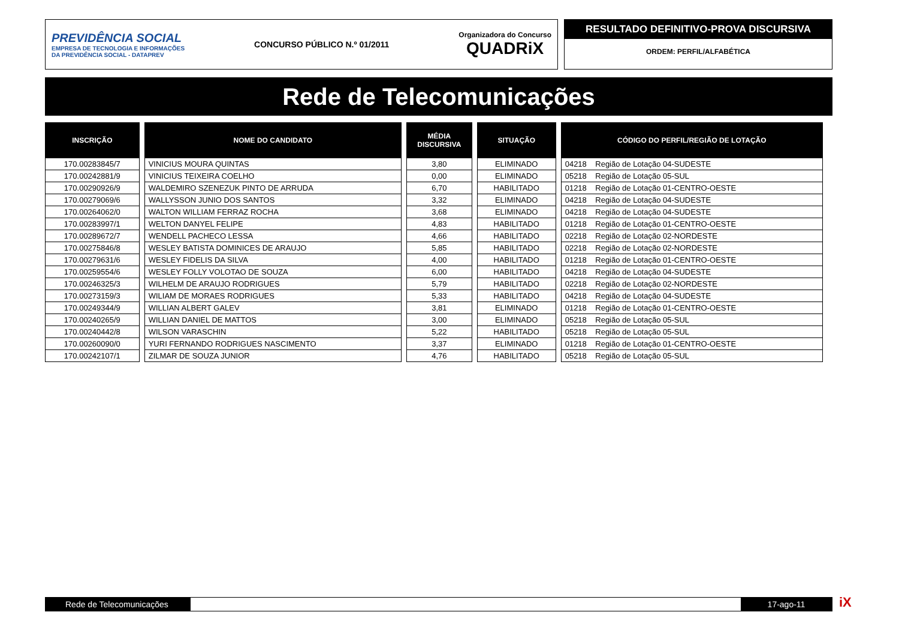PREVIDÊNCIA SOCIAL
EMPRESA DE TECNOLOGIA E INFORMAÇÕES
DA PREVIDÊNCIA SOCIAL - DATAPREV
CONCURSO PÚBLICO N.º 01/2011
Organizadora do Concurso
QUADRiX
RESULTADO DEFINITIVO-PROVA DISCURSIVA
ORDEM: PERFIL/ALFABÉTICA
Rede de Telecomunicações
| INSCRIÇÃO | NOME DO CANDIDATO | MÉDIA DISCURSIVA | SITUAÇÃO | CÓDIGO DO PERFIL/REGIÃO DE LOTAÇÃO |
| --- | --- | --- | --- | --- |
| 170.00283845/7 | VINICIUS MOURA QUINTAS | 3,80 | ELIMINADO | 04218 Região de Lotação 04-SUDESTE |
| 170.00242881/9 | VINICIUS TEIXEIRA COELHO | 0,00 | ELIMINADO | 05218 Região de Lotação 05-SUL |
| 170.00290926/9 | WALDEMIRO SZENEZUK PINTO DE ARRUDA | 6,70 | HABILITADO | 01218 Região de Lotação 01-CENTRO-OESTE |
| 170.00279069/6 | WALLYSSON JUNIO DOS SANTOS | 3,32 | ELIMINADO | 04218 Região de Lotação 04-SUDESTE |
| 170.00264062/0 | WALTON WILLIAM FERRAZ ROCHA | 3,68 | ELIMINADO | 04218 Região de Lotação 04-SUDESTE |
| 170.00283997/1 | WELTON DANYEL FELIPE | 4,83 | HABILITADO | 01218 Região de Lotação 01-CENTRO-OESTE |
| 170.00289672/7 | WENDELL PACHECO LESSA | 4,66 | HABILITADO | 02218 Região de Lotação 02-NORDESTE |
| 170.00275846/8 | WESLEY BATISTA DOMINICES DE ARAUJO | 5,85 | HABILITADO | 02218 Região de Lotação 02-NORDESTE |
| 170.00279631/6 | WESLEY FIDELIS DA SILVA | 4,00 | HABILITADO | 01218 Região de Lotação 01-CENTRO-OESTE |
| 170.00259554/6 | WESLEY FOLLY VOLOTAO DE SOUZA | 6,00 | HABILITADO | 04218 Região de Lotação 04-SUDESTE |
| 170.00246325/3 | WILHELM DE ARAUJO RODRIGUES | 5,79 | HABILITADO | 02218 Região de Lotação 02-NORDESTE |
| 170.00273159/3 | WILIAM DE MORAES RODRIGUES | 5,33 | HABILITADO | 04218 Região de Lotação 04-SUDESTE |
| 170.00249344/9 | WILLIAN ALBERT GALEV | 3,81 | ELIMINADO | 01218 Região de Lotação 01-CENTRO-OESTE |
| 170.00240265/9 | WILLIAN DANIEL DE MATTOS | 3,00 | ELIMINADO | 05218 Região de Lotação 05-SUL |
| 170.00240442/8 | WILSON VARASCHIN | 5,22 | HABILITADO | 05218 Região de Lotação 05-SUL |
| 170.00260090/0 | YURI FERNANDO RODRIGUES NASCIMENTO | 3,37 | ELIMINADO | 01218 Região de Lotação 01-CENTRO-OESTE |
| 170.00242107/1 | ZILMAR DE SOUZA JUNIOR | 4,76 | HABILITADO | 05218 Região de Lotação 05-SUL |
Rede de Telecomunicações 17-ago-11 iX